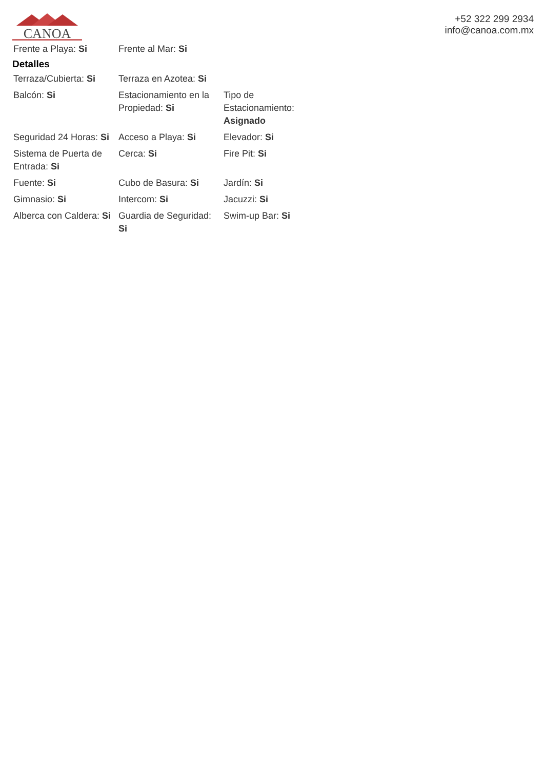CANOA
+52 322 299 2934
info@canoa.com.mx
| Frente a Playa: Si | Frente al Mar: Si | |
Detalles
| Terraza/Cubierta: Si | Terraza en Azotea: Si | |
| Balcón: Si | Estacionamiento en la Propiedad: Si | Tipo de Estacionamiento: Asignado |
| Seguridad 24 Horas: Si | Acceso a Playa: Si | Elevador: Si |
| Sistema de Puerta de Entrada: Si | Cerca: Si | Fire Pit: Si |
| Fuente: Si | Cubo de Basura: Si | Jardín: Si |
| Gimnasio: Si | Intercom: Si | Jacuzzi: Si |
| Alberca con Caldera: Si | Guardia de Seguridad: Si | Swim-up Bar: Si |